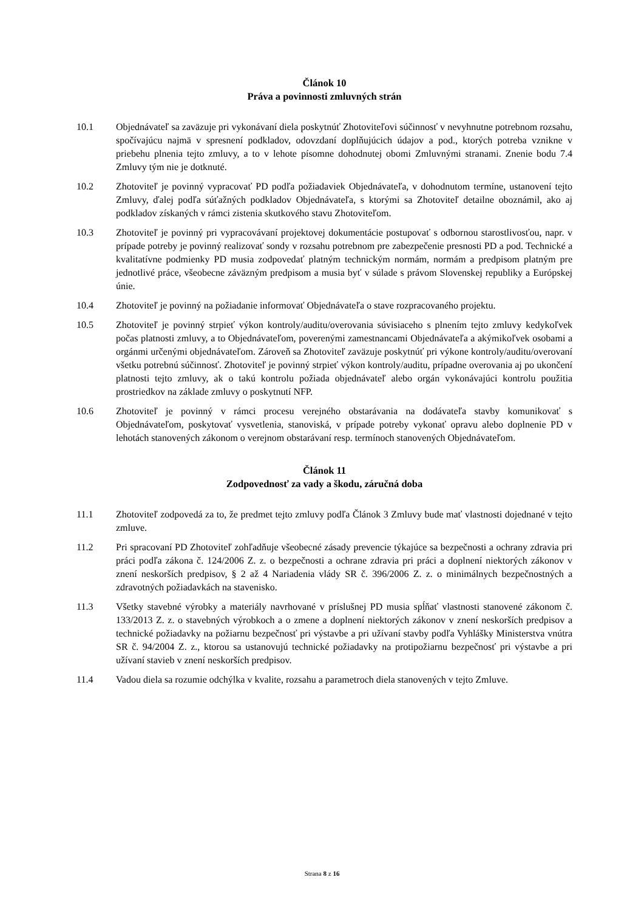Článok 10
Práva a povinnosti zmluvných strán
10.1 Objednávateľ sa zaväzuje pri vykonávaní diela poskytnúť Zhotoviteľovi súčinnosť v nevyhnutne potrebnom rozsahu, spočívajúcu najmä v spresnení podkladov, odovzdaní doplňujúcich údajov a pod., ktorých potreba vznikne v priebehu plnenia tejto zmluvy, a to v lehote písomne dohodnutej obomi Zmluvnými stranami. Znenie bodu 7.4 Zmluvy tým nie je dotknuté.
10.2 Zhotoviteľ je povinný vypracovať PD podľa požiadaviek Objednávateľa, v dohodnutom termíne, ustanovení tejto Zmluvy, ďalej podľa súťažných podkladov Objednávateľa, s ktorými sa Zhotoviteľ detailne oboznámil, ako aj podkladov získaných v rámci zistenia skutkového stavu Zhotoviteľom.
10.3 Zhotoviteľ je povinný pri vypracovávaní projektovej dokumentácie postupovať s odbornou starostlivosťou, napr. v prípade potreby je povinný realizovať sondy v rozsahu potrebnom pre zabezpečenie presnosti PD a pod. Technické a kvalitatívne podmienky PD musia zodpovedať platným technickým normám, normám a predpisom platným pre jednotlivé práce, všeobecne záväzným predpisom a musia byť v súlade s právom Slovenskej republiky a Európskej únie.
10.4 Zhotoviteľ je povinný na požiadanie informovať Objednávateľa o stave rozpracovaného projektu.
10.5 Zhotoviteľ je povinný strpieť výkon kontroly/auditu/overovania súvisiaceho s plnením tejto zmluvy kedykoľvek počas platnosti zmluvy, a to Objednávateľom, poverenými zamestnancami Objednávateľa a akýmikoľvek osobami a orgánmi určenými objednávateľom. Zároveň sa Zhotoviteľ zaväzuje poskytnúť pri výkone kontroly/auditu/overovaní všetku potrebnú súčinnosť. Zhotoviteľ je povinný strpieť výkon kontroly/auditu, prípadne overovania aj po ukončení platnosti tejto zmluvy, ak o takú kontrolu požiada objednávateľ alebo orgán vykonávajúci kontrolu použitia prostriedkov na základe zmluvy o poskytnutí NFP.
10.6 Zhotoviteľ je povinný v rámci procesu verejného obstarávania na dodávateľa stavby komunikovať s Objednávateľom, poskytovať vysvetlenia, stanoviská, v prípade potreby vykonať opravu alebo doplnenie PD v lehotách stanovených zákonom o verejnom obstarávaní resp. termínoch stanovených Objednávateľom.
Článok 11
Zodpovednosť za vady a škodu, záručná doba
11.1 Zhotoviteľ zodpovedá za to, že predmet tejto zmluvy podľa Článok 3 Zmluvy bude mať vlastnosti dojednané v tejto zmluve.
11.2 Pri spracovaní PD Zhotoviteľ zohľadňuje všeobecné zásady prevencie týkajúce sa bezpečnosti a ochrany zdravia pri práci podľa zákona č. 124/2006 Z. z. o bezpečnosti a ochrane zdravia pri práci a doplnení niektorých zákonov v znení neskorších predpisov, § 2 až 4 Nariadenia vlády SR č. 396/2006 Z. z. o minimálnych bezpečnostných a zdravotných požiadavkách na stavenisko.
11.3 Všetky stavebné výrobky a materiály navrhované v príslušnej PD musia spĺňať vlastnosti stanovené zákonom č. 133/2013 Z. z. o stavebných výrobkoch a o zmene a doplnení niektorých zákonov v znení neskorších predpisov a technické požiadavky na požiarnu bezpečnosť pri výstavbe a pri užívaní stavby podľa Vyhlášky Ministerstva vnútra SR č. 94/2004 Z. z., ktorou sa ustanovujú technické požiadavky na protipožiarnu bezpečnosť pri výstavbe a pri užívaní stavieb v znení neskorších predpisov.
11.4 Vadou diela sa rozumie odchýlka v kvalite, rozsahu a parametroch diela stanovených v tejto Zmluve.
Strana 8 z 16